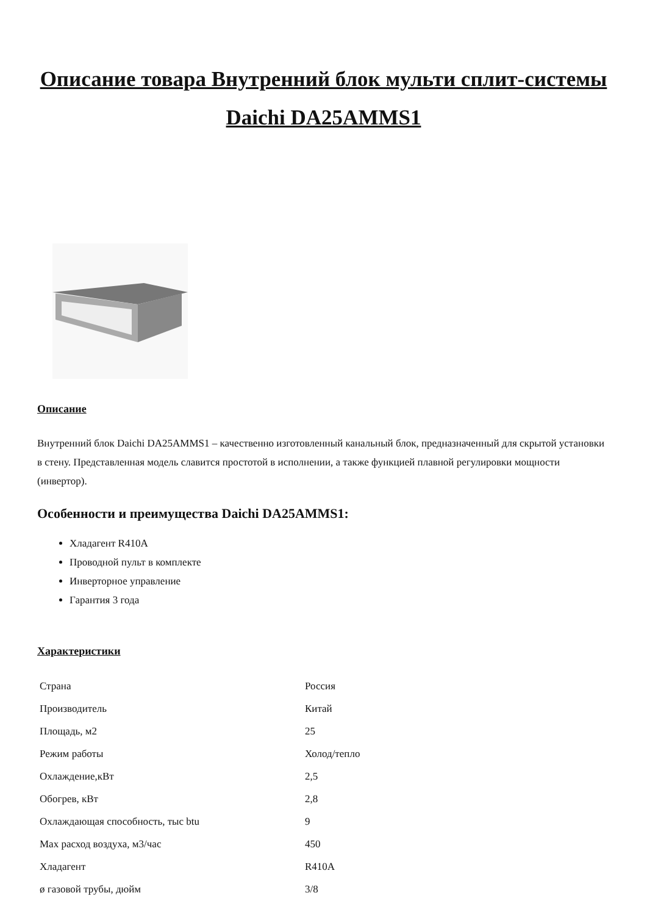Описание товара Внутренний блок мульти сплит-системы Daichi DA25AMMS1
Описание
Внутренний блок Daichi DA25AMMS1 – качественно изготовленный канальный блок, предназначенный для скрытой установки в стену. Представленная модель славится простотой в исполнении, а также функцией плавной регулировки мощности (инвертор).
Особенности и преимущества Daichi DA25AMMS1:
Хладагент R410A
Проводной пульт в комплекте
Инверторное управление
Гарантия 3 года
Характеристики
| Страна | Россия |
| Производитель | Китай |
| Площадь, м2 | 25 |
| Режим работы | Холод/тепло |
| Охлаждение,кВт | 2,5 |
| Обогрев, кВт | 2,8 |
| Охлаждающая способность, тыс btu | 9 |
| Max расход воздуха, м3/час | 450 |
| Хладагент | R410A |
| ø газовой трубы, дюйм | 3/8 |